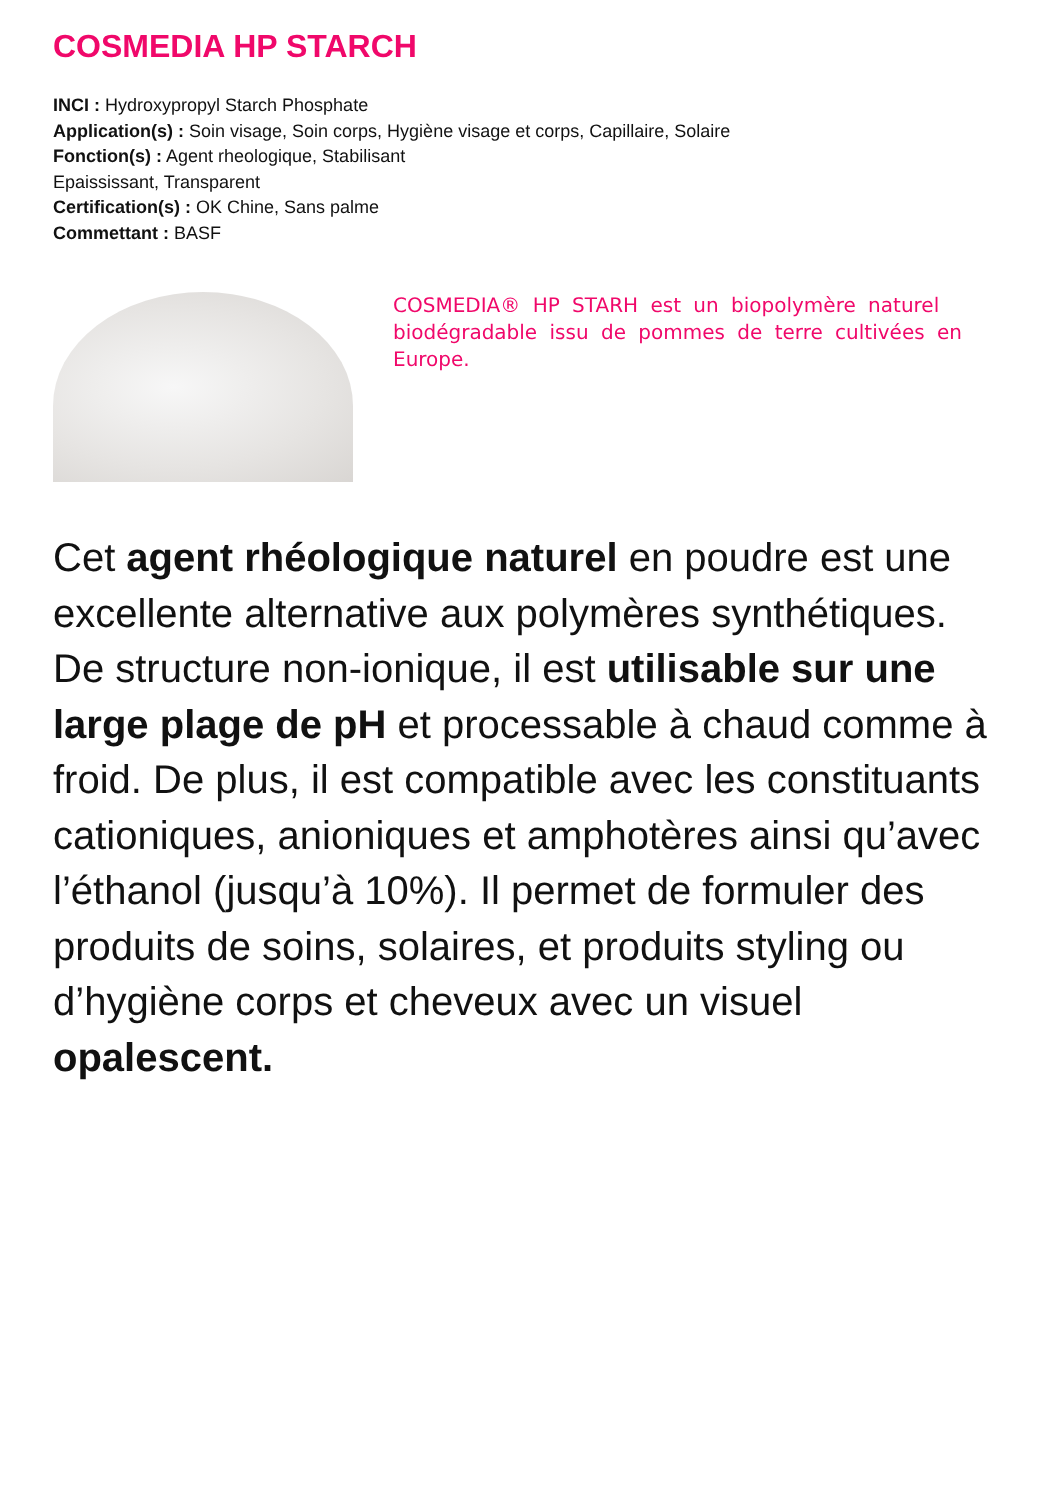COSMEDIA HP STARCH
INCI : Hydroxypropyl Starch Phosphate
Application(s) : Soin visage, Soin corps, Hygiène visage et corps, Capillaire, Solaire
Fonction(s) : Agent rheologique, Stabilisant
Epaississant, Transparent
Certification(s) : OK Chine, Sans palme
Commettant : BASF
COSMEDIA® HP STARH est un biopolymère naturel biodégradable issu de pommes de terre cultivées en Europe.
Cet agent rhéologique naturel en poudre est une excellente alternative aux polymères synthétiques. De structure non-ionique, il est utilisable sur une large plage de pH et processable à chaud comme à froid. De plus, il est compatible avec les constituants cationiques, anioniques et amphotères ainsi qu’avec l’éthanol (jusqu’à 10%). Il permet de formuler des produits de soins, solaires, et produits styling ou d’hygiène corps et cheveux avec un visuel opalescent.